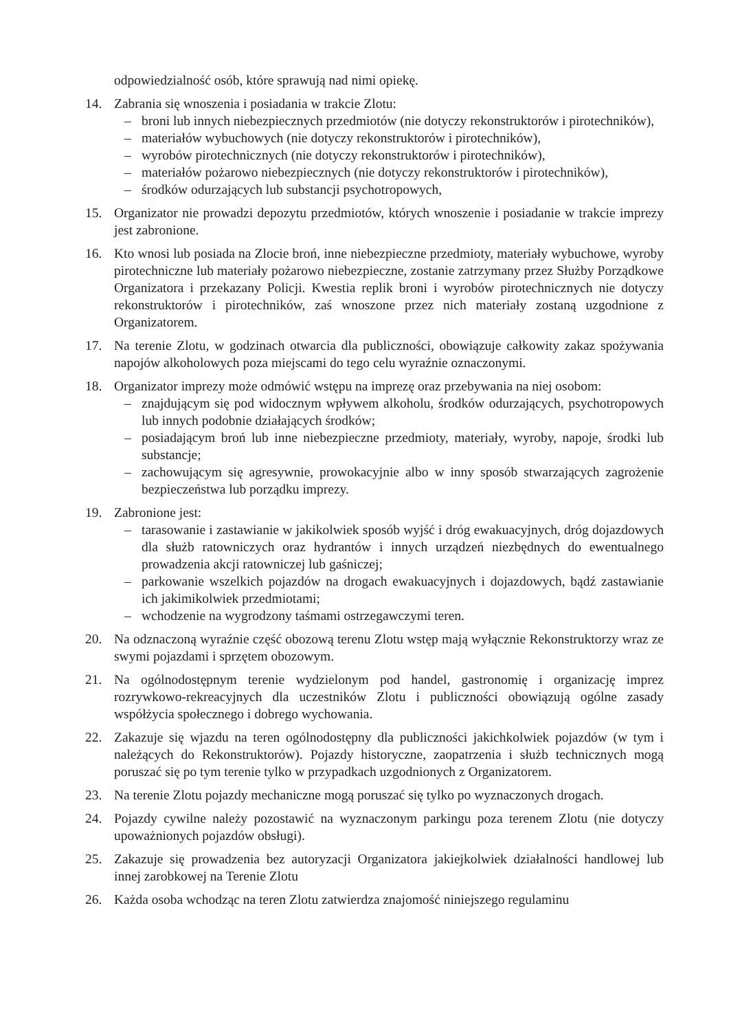odpowiedzialność osób, które sprawują nad nimi opiekę.
14. Zabrania się wnoszenia i posiadania w trakcie Zlotu:
– broni lub innych niebezpiecznych przedmiotów (nie dotyczy rekonstruktorów i pirotechników),
– materiałów wybuchowych (nie dotyczy rekonstruktorów i pirotechników),
– wyrobów pirotechnicznych (nie dotyczy rekonstruktorów i pirotechników),
– materiałów pożarowo niebezpiecznych (nie dotyczy rekonstruktorów i pirotechników),
– środków odurzających lub substancji psychotropowych,
15. Organizator nie prowadzi depozytu przedmiotów, których wnoszenie i posiadanie w trakcie imprezy jest zabronione.
16. Kto wnosi lub posiada na Zlocie broń, inne niebezpieczne przedmioty, materiały wybuchowe, wyroby pirotechniczne lub materiały pożarowo niebezpieczne, zostanie zatrzymany przez Służby Porządkowe Organizatora i przekazany Policji. Kwestia replik broni i wyrobów pirotechnicznych nie dotyczy rekonstruktorów i pirotechników, zaś wnoszone przez nich materiały zostaną uzgodnione z Organizatorem.
17. Na terenie Zlotu, w godzinach otwarcia dla publiczności, obowiązuje całkowity zakaz spożywania napojów alkoholowych poza miejscami do tego celu wyraźnie oznaczonymi.
18. Organizator imprezy może odmówić wstępu na imprezę oraz przebywania na niej osobom:
– znajdującym się pod widocznym wpływem alkoholu, środków odurzających, psychotropowych lub innych podobnie działających środków;
– posiadającym broń lub inne niebezpieczne przedmioty, materiały, wyroby, napoje, środki lub substancje;
– zachowującym się agresywnie, prowokacyjnie albo w inny sposób stwarzających zagrożenie bezpieczeństwa lub porządku imprezy.
19. Zabronione jest:
– tarasowanie i zastawianie w jakikolwiek sposób wyjść i dróg ewakuacyjnych, dróg dojazdowych dla służb ratowniczych oraz hydrantów i innych urządzeń niezbędnych do ewentualnego prowadzenia akcji ratowniczej lub gaśniczej;
– parkowanie wszelkich pojazdów na drogach ewakuacyjnych i dojazdowych, bądź zastawianie ich jakimikolwiek przedmiotami;
– wchodzenie na wygrodzony taśmami ostrzegawczymi teren.
20. Na odznaczoną wyraźnie część obozową terenu Zlotu wstęp mają wyłącznie Rekonstruktorzy wraz ze swymi pojazdami i sprzętem obozowym.
21. Na ogólnodostępnym terenie wydzielonym pod handel, gastronomię i organizację imprez rozrywkowo-rekreacyjnych dla uczestników Zlotu i publiczności obowiązują ogólne zasady współżycia społecznego i dobrego wychowania.
22. Zakazuje się wjazdu na teren ogólnodostępny dla publiczności jakichkolwiek pojazdów (w tym i należących do Rekonstruktorów). Pojazdy historyczne, zaopatrzenia i służb technicznych mogą poruszać się po tym terenie tylko w przypadkach uzgodnionych z Organizatorem.
23. Na terenie Zlotu pojazdy mechaniczne mogą poruszać się tylko po wyznaczonych drogach.
24. Pojazdy cywilne należy pozostawić na wyznaczonym parkingu poza terenem Zlotu (nie dotyczy upoważnionych pojazdów obsługi).
25. Zakazuje się prowadzenia bez autoryzacji Organizatora jakiejkolwiek działalności handlowej lub innej zarobkowej na Terenie Zlotu
26. Każda osoba wchodząc na teren Zlotu zatwierdza znajomość niniejszego regulaminu